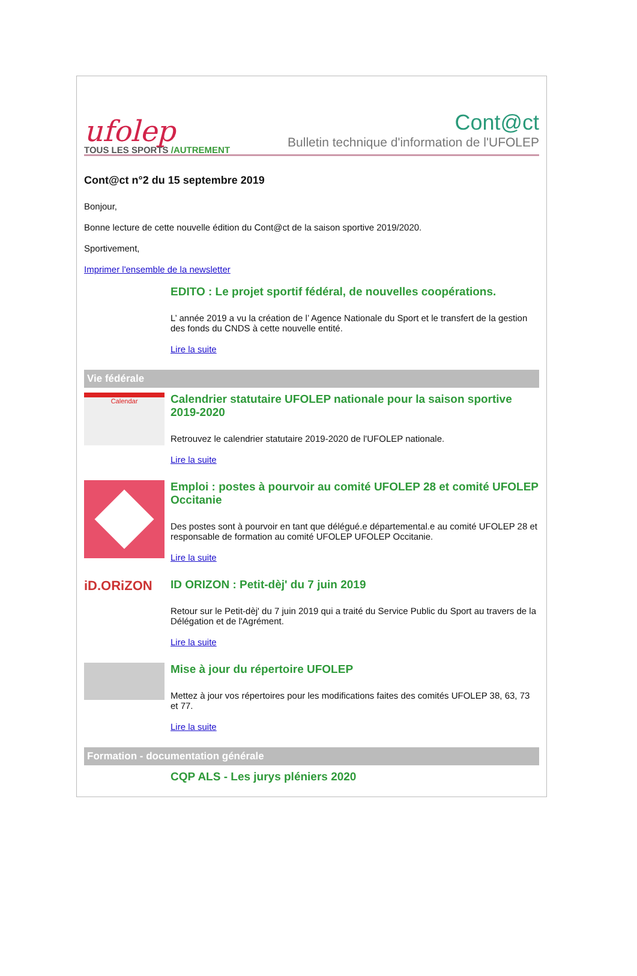ufolep
TOUS LES SPORTS /AUTREMENT
Cont@ct
Bulletin technique d'information de l'UFOLEP
Cont@ct n°2 du 15 septembre 2019
Bonjour,
Bonne lecture de cette nouvelle édition du Cont@ct de la saison sportive 2019/2020.
Sportivement,
Imprimer l'ensemble de la newsletter
EDITO : Le projet sportif fédéral, de nouvelles coopérations.
L’ année 2019 a vu la création de l’ Agence Nationale du Sport et le transfert de la gestion des fonds du CNDS à cette nouvelle entité.
Lire la suite
Vie fédérale
Calendar
Calendrier statutaire UFOLEP nationale pour la saison sportive 2019-2020
Retrouvez le calendrier statutaire 2019-2020 de l'UFOLEP nationale.
Lire la suite
Emploi : postes à pourvoir au comité UFOLEP 28 et comité UFOLEP Occitanie
Des postes sont à pourvoir en tant que délégué.e départemental.e au comité UFOLEP 28 et responsable de formation au comité UFOLEP UFOLEP Occitanie.
Lire la suite
iD.ORiZON
ID ORIZON : Petit-dèj' du 7 juin 2019
Retour sur le Petit-dèj' du 7 juin 2019 qui a traité du Service Public du Sport au travers de la Délégation et de l'Agrément.
Lire la suite
Mise à jour du répertoire UFOLEP
Mettez à jour vos répertoires pour les modifications faites des comités UFOLEP 38, 63, 73 et 77.
Lire la suite
Formation - documentation générale
CQP ALS - Les jurys pléniers 2020